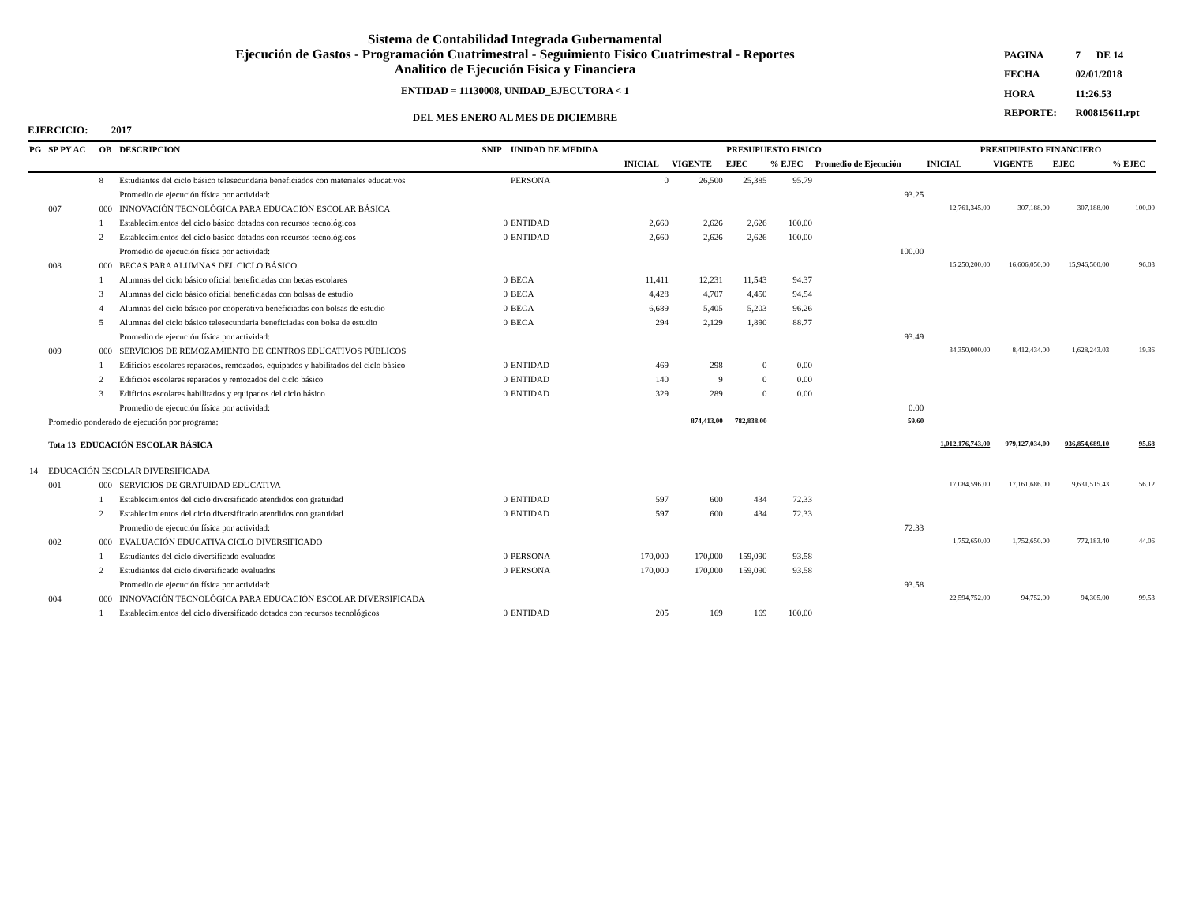Sistema de Contabilidad Integrada Gubernamental
Ejecución de Gastos - Programación Cuatrimestral - Seguimiento Fisico Cuatrimestral - Reportes
Analitico de Ejecución Fisica y Financiera
ENTIDAD = 11130008, UNIDAD_EJECUTORA < 1
DEL MES ENERO AL MES DE DICIEMBRE
| PAGINA | 7 | DE 14 |
| FECHA | 02/01/2018 | |
| HORA | 11:26.53 | |
| REPORTE: | R00815611.rpt | |
EJERCICIO: 2017
| PG | SP PY AC | OB | DESCRIPCION | SNIP | UNIDAD DE MEDIDA | PRESUPUESTO FISICO | | | | | PRESUPUESTO FINANCIERO | | | |
| --- | --- | --- | --- | --- | --- | --- | --- | --- | --- | --- | --- | --- | --- | --- |
| | | | | | | INICIAL | VIGENTE | EJEC | % EJEC | Promedio de Ejecución | INICIAL | VIGENTE | EJEC | % EJEC |
| | | 8 | Estudiantes del ciclo básico telesecundaria beneficiados con materiales educativos | | PERSONA | 0 | 26,500 | 25,385 | 95.79 | | | | | |
| | | | Promedio de ejecución física por actividad: | | | | | | | 93.25 | | | | |
| | 007 | 000 | INNOVACIÓN TECNOLÓGICA PARA EDUCACIÓN ESCOLAR BÁSICA | | | | | | | | 12,761,345.00 | 307,188.00 | 307,188.00 | 100.00 |
| | | 1 | Establecimientos del ciclo básico dotados con recursos tecnológicos | 0 | ENTIDAD | 2,660 | 2,626 | 2,626 | 100.00 | | | | | |
| | | 2 | Establecimientos del ciclo básico dotados con recursos tecnológicos | 0 | ENTIDAD | 2,660 | 2,626 | 2,626 | 100.00 | | | | | |
| | | | Promedio de ejecución física por actividad: | | | | | | | 100.00 | | | | |
| | 008 | 000 | BECAS PARA ALUMNAS DEL CICLO BÁSICO | | | | | | | | 15,250,200.00 | 16,606,050.00 | 15,946,500.00 | 96.03 |
| | | 1 | Alumnas del ciclo básico oficial beneficiadas con becas escolares | 0 | BECA | 11,411 | 12,231 | 11,543 | 94.37 | | | | | |
| | | 3 | Alumnas del ciclo básico oficial beneficiadas con bolsas de estudio | 0 | BECA | 4,428 | 4,707 | 4,450 | 94.54 | | | | | |
| | | 4 | Alumnas del ciclo básico por cooperativa beneficiadas con bolsas de estudio | 0 | BECA | 6,689 | 5,405 | 5,203 | 96.26 | | | | | |
| | | 5 | Alumnas del ciclo básico telesecundaria beneficiadas con bolsa de estudio | 0 | BECA | 294 | 2,129 | 1,890 | 88.77 | | | | | |
| | | | Promedio de ejecución física por actividad: | | | | | | | 93.49 | | | | |
| | 009 | 000 | SERVICIOS DE REMOZAMIENTO DE CENTROS EDUCATIVOS PÚBLICOS | | | | | | | | 34,350,000.00 | 8,412,434.00 | 1,628,243.03 | 19.36 |
| | | 1 | Edificios escolares reparados, remozados, equipados y habilitados del ciclo básico | 0 | ENTIDAD | 469 | 298 | 0 | 0.00 | | | | | |
| | | 2 | Edificios escolares reparados y remozados del ciclo básico | 0 | ENTIDAD | 140 | 9 | 0 | 0.00 | | | | | |
| | | 3 | Edificios escolares habilitados y equipados del ciclo básico | 0 | ENTIDAD | 329 | 289 | 0 | 0.00 | | | | | |
| | | | Promedio de ejecución física por actividad: | | | | | | | 0.00 | | | | |
| | Promedio ponderado de ejecución por programa: | | | | | | 874,413.00 | 782,838.00 | | 59.60 | | | | |
| | Tota 13 EDUCACIÓN ESCOLAR BÁSICA | | | | | | | | | | 1,012,176,743.00 | 979,127,034.00 | 936,854,689.10 | 95.68 |
| 14 | EDUCACIÓN ESCOLAR DIVERSIFICADA | | | | | | | | | | | | | |
| | 001 | 000 | SERVICIOS DE GRATUIDAD EDUCATIVA | | | | | | | | 17,084,596.00 | 17,161,686.00 | 9,631,515.43 | 56.12 |
| | | 1 | Establecimientos del ciclo diversificado atendidos con gratuidad | 0 | ENTIDAD | 597 | 600 | 434 | 72.33 | | | | | |
| | | 2 | Establecimientos del ciclo diversificado atendidos con gratuidad | 0 | ENTIDAD | 597 | 600 | 434 | 72.33 | | | | | |
| | | | Promedio de ejecución física por actividad: | | | | | | | 72.33 | | | | |
| | 002 | 000 | EVALUACIÓN EDUCATIVA CICLO DIVERSIFICADO | | | | | | | | 1,752,650.00 | 1,752,650.00 | 772,183.40 | 44.06 |
| | | 1 | Estudiantes del ciclo diversificado evaluados | 0 | PERSONA | 170,000 | 170,000 | 159,090 | 93.58 | | | | | |
| | | 2 | Estudiantes del ciclo diversificado evaluados | 0 | PERSONA | 170,000 | 170,000 | 159,090 | 93.58 | | | | | |
| | | | Promedio de ejecución física por actividad: | | | | | | | 93.58 | | | | |
| | 004 | 000 | INNOVACIÓN TECNOLÓGICA PARA EDUCACIÓN ESCOLAR DIVERSIFICADA | | | | | | | | 22,594,752.00 | 94,752.00 | 94,305.00 | 99.53 |
| | | 1 | Establecimientos del ciclo diversificado dotados con recursos tecnológicos | 0 | ENTIDAD | 205 | 169 | 169 | 100.00 | | | | | |